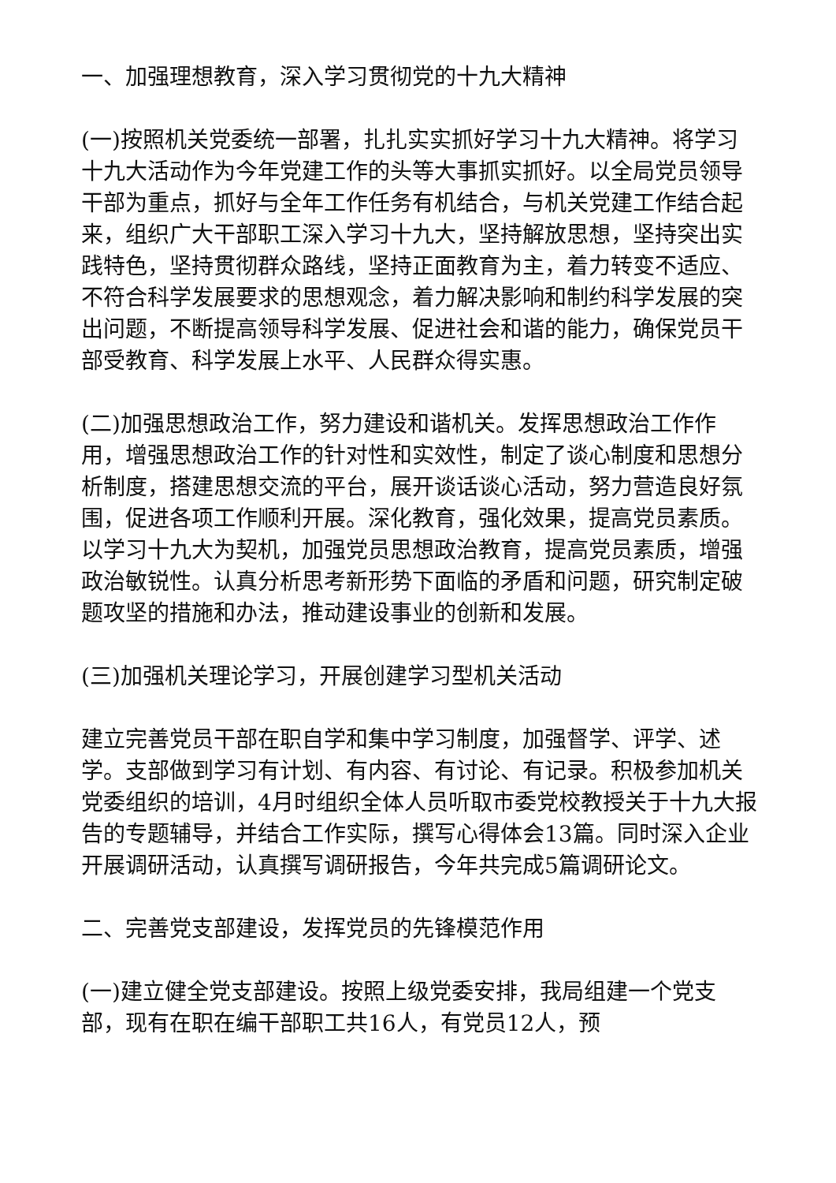一、加强理想教育，深入学习贯彻党的十九大精神
(一)按照机关党委统一部署，扎扎实实抓好学习十九大精神。将学习十九大活动作为今年党建工作的头等大事抓实抓好。以全局党员领导干部为重点，抓好与全年工作任务有机结合，与机关党建工作结合起来，组织广大干部职工深入学习十九大，坚持解放思想，坚持突出实践特色，坚持贯彻群众路线，坚持正面教育为主，着力转变不适应、不符合科学发展要求的思想观念，着力解决影响和制约科学发展的突出问题，不断提高领导科学发展、促进社会和谐的能力，确保党员干部受教育、科学发展上水平、人民群众得实惠。
(二)加强思想政治工作，努力建设和谐机关。发挥思想政治工作作用，增强思想政治工作的针对性和实效性，制定了谈心制度和思想分析制度，搭建思想交流的平台，展开谈话谈心活动，努力营造良好氛围，促进各项工作顺利开展。深化教育，强化效果，提高党员素质。以学习十九大为契机，加强党员思想政治教育，提高党员素质，增强政治敏锐性。认真分析思考新形势下面临的矛盾和问题，研究制定破题攻坚的措施和办法，推动建设事业的创新和发展。
(三)加强机关理论学习，开展创建学习型机关活动
建立完善党员干部在职自学和集中学习制度，加强督学、评学、述学。支部做到学习有计划、有内容、有讨论、有记录。积极参加机关党委组织的培训，4月时组织全体人员听取市委党校教授关于十九大报告的专题辅导，并结合工作实际，撰写心得体会13篇。同时深入企业开展调研活动，认真撰写调研报告，今年共完成5篇调研论文。
二、完善党支部建设，发挥党员的先锋模范作用
(一)建立健全党支部建设。按照上级党委安排，我局组建一个党支部，现有在职在编干部职工共16人，有党员12人，预